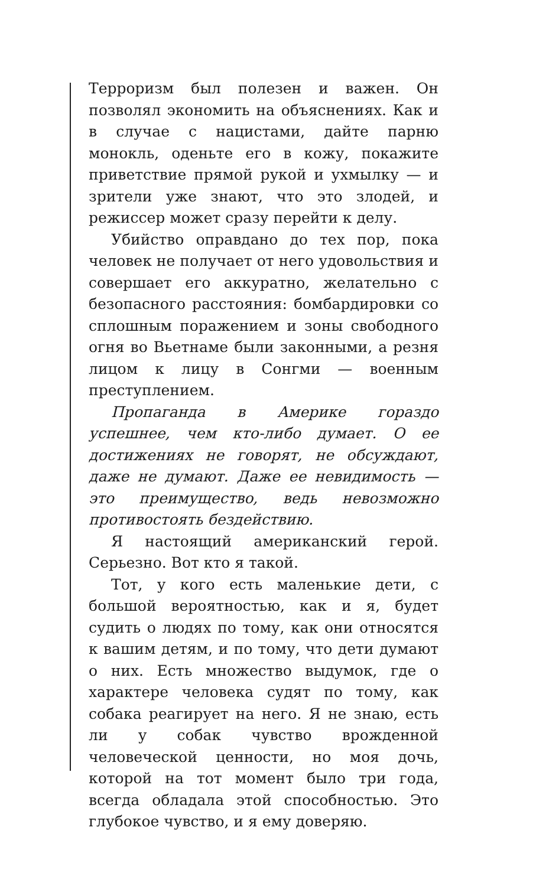Терроризм был полезен и важен. Он позволял экономить на объяснениях. Как и в случае с нацистами, дайте парню монокль, оденьте его в кожу, покажите приветствие прямой рукой и ухмылку — и зрители уже знают, что это злодей, и режиссер может сразу перейти к делу.
Убийство оправдано до тех пор, пока человек не получает от него удовольствия и совершает его аккуратно, желательно с безопасного расстояния: бомбардировки со сплошным поражением и зоны свободного огня во Вьетнаме были законными, а резня лицом к лицу в Сонгми — военным преступлением.
Пропаганда в Америке гораздо успешнее, чем кто-либо думает. О ее достижениях не говорят, не обсуждают, даже не думают. Даже ее невидимость — это преимущество, ведь невозможно противостоять бездействию.
Я настоящий американский герой. Серьезно. Вот кто я такой.
Тот, у кого есть маленькие дети, с большой вероятностью, как и я, будет судить о людях по тому, как они относятся к вашим детям, и по тому, что дети думают о них. Есть множество выдумок, где о характере человека судят по тому, как собака реагирует на него. Я не знаю, есть ли у собак чувство врожденной человеческой ценности, но моя дочь, которой на тот момент было три года, всегда обладала этой способностью. Это глубокое чувство, и я ему доверяю.